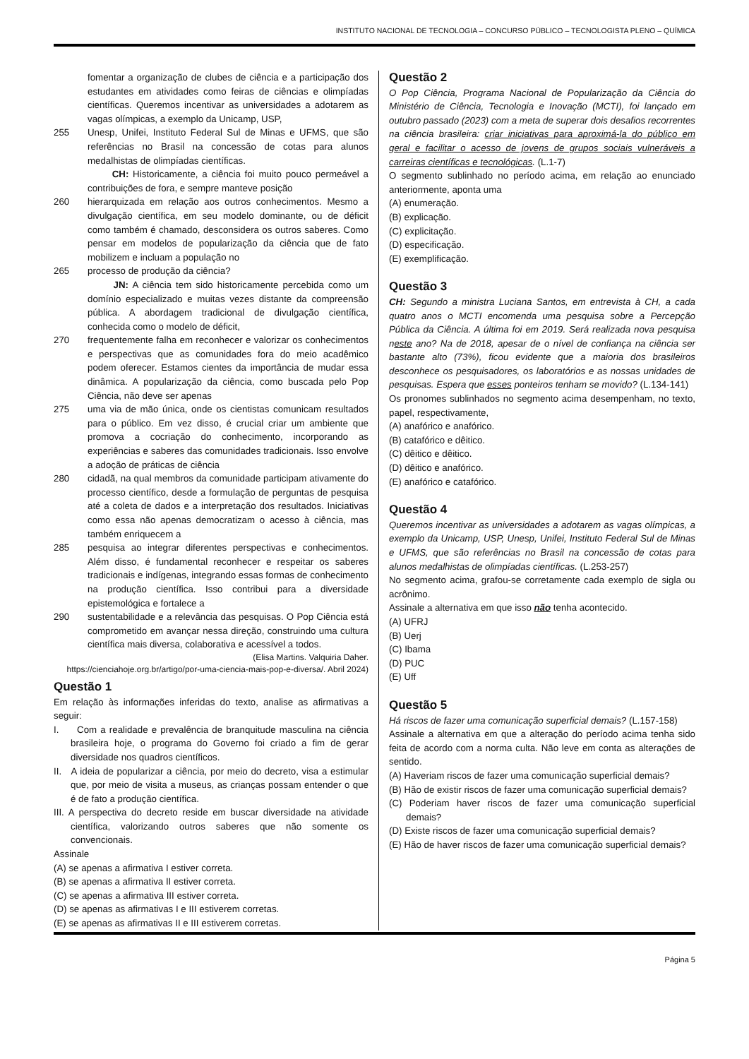INSTITUTO NACIONAL DE TECNOLOGIA – CONCURSO PÚBLICO – TECNOLOGISTA PLENO – QUÍMICA
fomentar a organização de clubes de ciência e a participação dos estudantes em atividades como feiras de ciências e olimpíadas científicas. Queremos incentivar as universidades a adotarem as vagas olímpicas, a exemplo da Unicamp, USP,
255 Unesp, Unifei, Instituto Federal Sul de Minas e UFMS, que são referências no Brasil na concessão de cotas para alunos medalhistas de olimpíadas científicas.
CH: Historicamente, a ciência foi muito pouco permeável a contribuições de fora, e sempre manteve posição
260 hierarquizada em relação aos outros conhecimentos. Mesmo a divulgação científica, em seu modelo dominante, ou de déficit como também é chamado, desconsidera os outros saberes. Como pensar em modelos de popularização da ciência que de fato mobilizem e incluam a população no
265 processo de produção da ciência?
JN: A ciência tem sido historicamente percebida como um domínio especializado e muitas vezes distante da compreensão pública. A abordagem tradicional de divulgação científica, conhecida como o modelo de déficit,
270 frequentemente falha em reconhecer e valorizar os conhecimentos e perspectivas que as comunidades fora do meio acadêmico podem oferecer. Estamos cientes da importância de mudar essa dinâmica. A popularização da ciência, como buscada pelo Pop Ciência, não deve ser apenas
275 uma via de mão única, onde os cientistas comunicam resultados para o público. Em vez disso, é crucial criar um ambiente que promova a cocriação do conhecimento, incorporando as experiências e saberes das comunidades tradicionais. Isso envolve a adoção de práticas de ciência
280 cidadã, na qual membros da comunidade participam ativamente do processo científico, desde a formulação de perguntas de pesquisa até a coleta de dados e a interpretação dos resultados. Iniciativas como essa não apenas democratizam o acesso à ciência, mas também enriquecem a
285 pesquisa ao integrar diferentes perspectivas e conhecimentos. Além disso, é fundamental reconhecer e respeitar os saberes tradicionais e indígenas, integrando essas formas de conhecimento na produção científica. Isso contribui para a diversidade epistemológica e fortalece a
290 sustentabilidade e a relevância das pesquisas. O Pop Ciência está comprometido em avançar nessa direção, construindo uma cultura científica mais diversa, colaborativa e acessível a todos.
(Elisa Martins. Valquiria Daher.
https://cienciahoje.org.br/artigo/por-uma-ciencia-mais-pop-e-diversa/. Abril 2024)
Questão 1
Em relação às informações inferidas do texto, analise as afirmativas a seguir:
I. Com a realidade e prevalência de branquitude masculina na ciência brasileira hoje, o programa do Governo foi criado a fim de gerar diversidade nos quadros científicos.
II. A ideia de popularizar a ciência, por meio do decreto, visa a estimular que, por meio de visita a museus, as crianças possam entender o que é de fato a produção científica.
III. A perspectiva do decreto reside em buscar diversidade na atividade científica, valorizando outros saberes que não somente os convencionais.
Assinale
(A) se apenas a afirmativa I estiver correta.
(B) se apenas a afirmativa II estiver correta.
(C) se apenas a afirmativa III estiver correta.
(D) se apenas as afirmativas I e III estiverem corretas.
(E) se apenas as afirmativas II e III estiverem corretas.
Questão 2
O Pop Ciência, Programa Nacional de Popularização da Ciência do Ministério de Ciência, Tecnologia e Inovação (MCTI), foi lançado em outubro passado (2023) com a meta de superar dois desafios recorrentes na ciência brasileira: criar iniciativas para aproximá-la do público em geral e facilitar o acesso de jovens de grupos sociais vulneráveis a carreiras científicas e tecnológicas. (L.1-7)
O segmento sublinhado no período acima, em relação ao enunciado anteriormente, aponta uma
(A) enumeração.
(B) explicação.
(C) explicitação.
(D) especificação.
(E) exemplificação.
Questão 3
CH: Segundo a ministra Luciana Santos, em entrevista à CH, a cada quatro anos o MCTI encomenda uma pesquisa sobre a Percepção Pública da Ciência. A última foi em 2019. Será realizada nova pesquisa neste ano? Na de 2018, apesar de o nível de confiança na ciência ser bastante alto (73%), ficou evidente que a maioria dos brasileiros desconhece os pesquisadores, os laboratórios e as nossas unidades de pesquisas. Espera que esses ponteiros tenham se movido? (L.134-141)
Os pronomes sublinhados no segmento acima desempenham, no texto, papel, respectivamente,
(A) anafórico e anafórico.
(B) catafórico e dêitico.
(C) dêitico e dêitico.
(D) dêitico e anafórico.
(E) anafórico e catafórico.
Questão 4
Queremos incentivar as universidades a adotarem as vagas olímpicas, a exemplo da Unicamp, USP, Unesp, Unifei, Instituto Federal Sul de Minas e UFMS, que são referências no Brasil na concessão de cotas para alunos medalhistas de olimpíadas científicas. (L.253-257)
No segmento acima, grafou-se corretamente cada exemplo de sigla ou acrônimo.
Assinale a alternativa em que isso não tenha acontecido.
(A) UFRJ
(B) Uerj
(C) Ibama
(D) PUC
(E) Uff
Questão 5
Há riscos de fazer uma comunicação superficial demais? (L.157-158)
Assinale a alternativa em que a alteração do período acima tenha sido feita de acordo com a norma culta. Não leve em conta as alterações de sentido.
(A) Haveriam riscos de fazer uma comunicação superficial demais?
(B) Hão de existir riscos de fazer uma comunicação superficial demais?
(C) Poderiam haver riscos de fazer uma comunicação superficial demais?
(D) Existe riscos de fazer uma comunicação superficial demais?
(E) Hão de haver riscos de fazer uma comunicação superficial demais?
Página 5